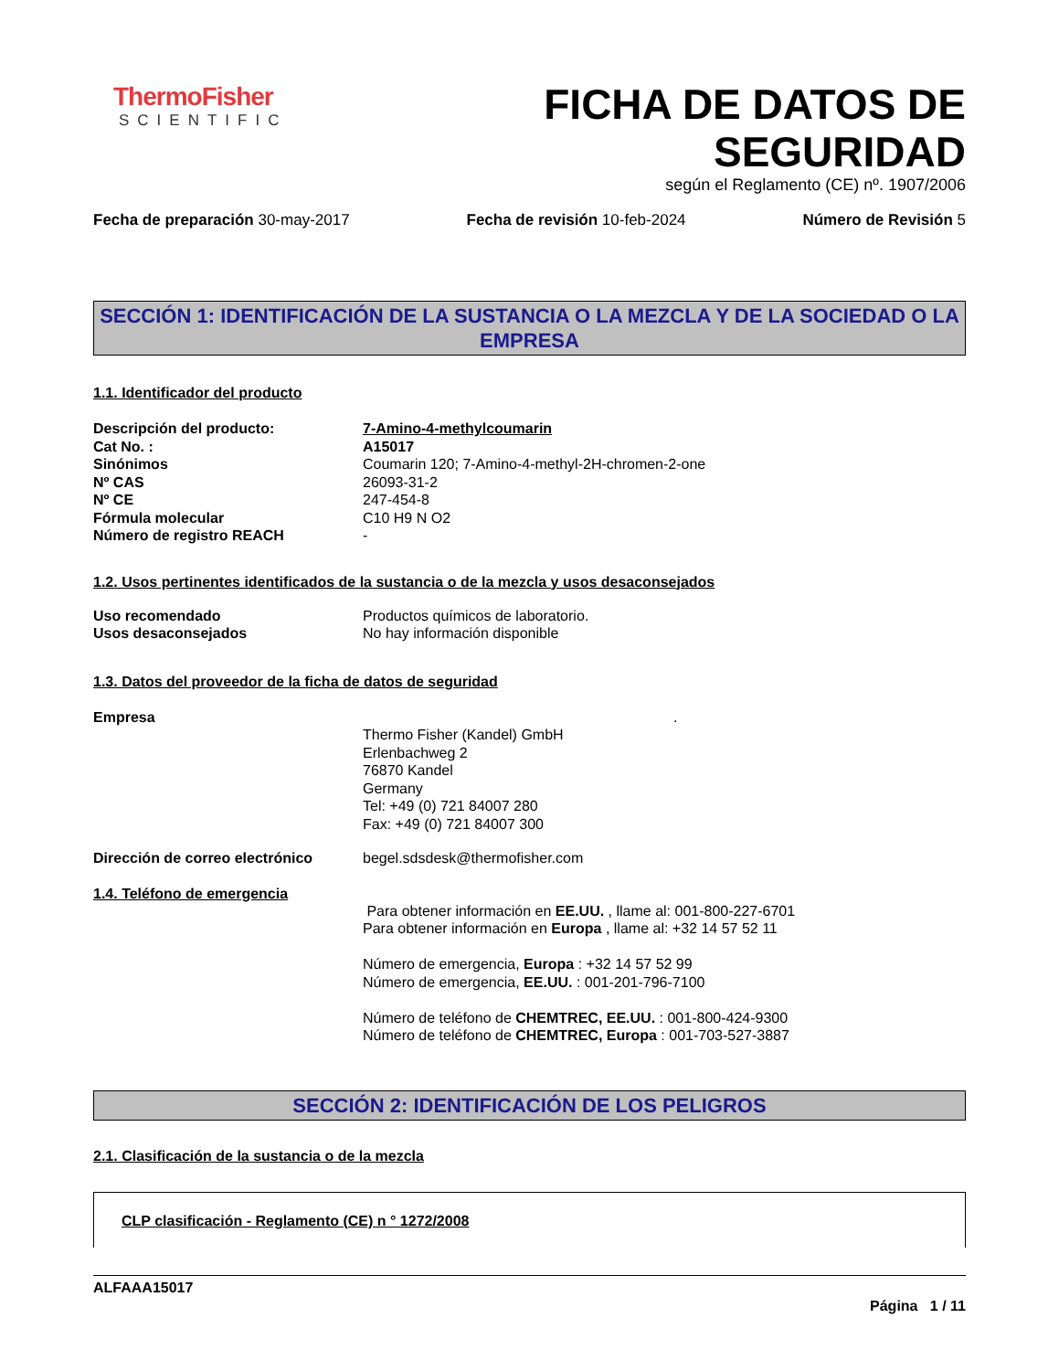ThermoFisher
SCIENTIFIC
FICHA DE DATOS DE
SEGURIDAD
según el Reglamento (CE) nº. 1907/2006
Fecha de preparación 30-may-2017 Fecha de revisión 10-feb-2024 Número de Revisión 5
SECCIÓN 1: IDENTIFICACIÓN DE LA SUSTANCIA O LA MEZCLA Y DE LA SOCIEDAD O LA EMPRESA
1.1. Identificador del producto
Descripción del producto: 7-Amino-4-methylcoumarin
Cat No. : A15017
Sinónimos Coumarin 120; 7-Amino-4-methyl-2H-chromen-2-one
Nº CAS 26093-31-2
Nº CE 247-454-8
Fórmula molecular C10 H9 N O2
Número de registro REACH -
1.2. Usos pertinentes identificados de la sustancia o de la mezcla y usos desaconsejados
Uso recomendado Productos químicos de laboratorio.
Usos desaconsejados No hay información disponible
1.3. Datos del proveedor de la ficha de datos de seguridad
Empresa.
Thermo Fisher (Kandel) GmbH
Erlenbachweg 2
76870 Kandel
Germany
Tel: +49 (0) 721 84007 280
Fax: +49 (0) 721 84007 300
Dirección de correo electrónico begel.sdsdesk@thermofisher.com
1.4. Teléfono de emergencia
Para obtener información en EE.UU. , llame al: 001-800-227-6701
Para obtener información en Europa , llame al: +32 14 57 52 11
Número de emergencia, Europa : +32 14 57 52 99
Número de emergencia, EE.UU. : 001-201-796-7100
Número de teléfono de CHEMTREC, EE.UU. : 001-800-424-9300
Número de teléfono de CHEMTREC, Europa : 001-703-527-3887
SECCIÓN 2: IDENTIFICACIÓN DE LOS PELIGROS
2.1. Clasificación de la sustancia o de la mezcla
CLP clasificación - Reglamento (CE) n ° 1272/2008
ALFAAA15017
Página 1 / 11